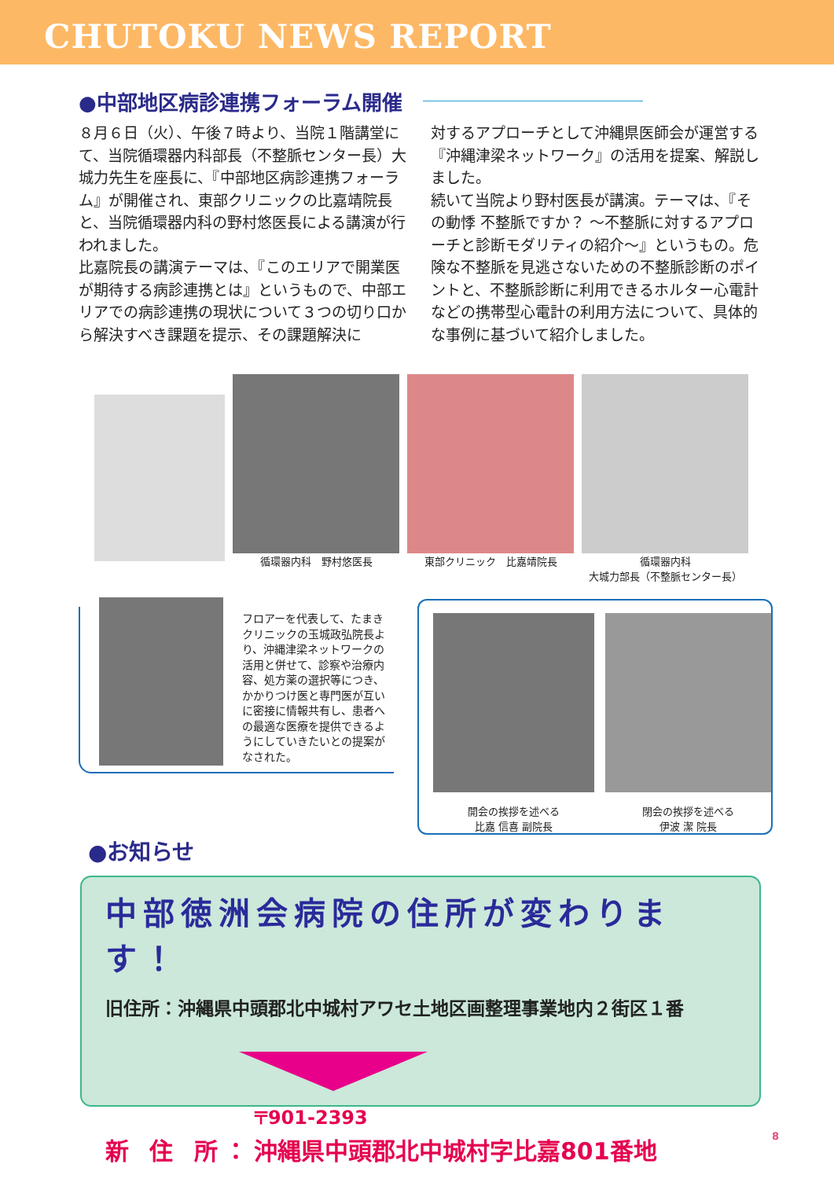CHUTOKU NEWS REPORT
●中部地区病診連携フォーラム開催
８月６日（火）、午後７時より、当院１階講堂にて、当院循環器内科部長（不整脈センター長）大城力先生を座長に、『中部地区病診連携フォーラム』が開催され、東部クリニックの比嘉靖院長と、当院循環器内科の野村悠医長による講演が行われました。
比嘉院長の講演テーマは、『このエリアで開業医が期待する病診連携とは』というもので、中部エリアでの病診連携の現状について３つの切り口から解決すべき課題を提示、その課題解決に
対するアプローチとして沖縄県医師会が運営する『沖縄津梁ネットワーク』の活用を提案、解説しました。
続いて当院より野村医長が講演。テーマは、『その動悸 不整脈ですか？ ～不整脈に対するアプローチと診断モダリティの紹介～』というもの。危険な不整脈を見逃さないための不整脈診断のポイントと、不整脈診断に利用できるホルター心電計などの携帯型心電計の利用方法について、具体的な事例に基づいて紹介しました。
循環器内科　野村悠医長 東部クリニック　比嘉靖院長 循環器内科
大城力部長（不整脈センター長）
フロアーを代表して、たまきクリニックの玉城政弘院長より、沖縄津梁ネットワークの活用と併せて、診察や治療内容、処方薬の選択等につき、かかりつけ医と専門医が互いに密接に情報共有し、患者への最適な医療を提供できるようにしていきたいとの提案がなされた。
開会の挨拶を述べる
比嘉 信喜 副院長
閉会の挨拶を述べる
伊波 潔 院長
●お知らせ
中部徳洲会病院の住所が変わります！
旧住所：沖縄県中頭郡北中城村アワセ土地区画整理事業地内２街区１番
新 住 所： 〒901-2393
沖縄県中頭郡北中城村字比嘉801番地
8